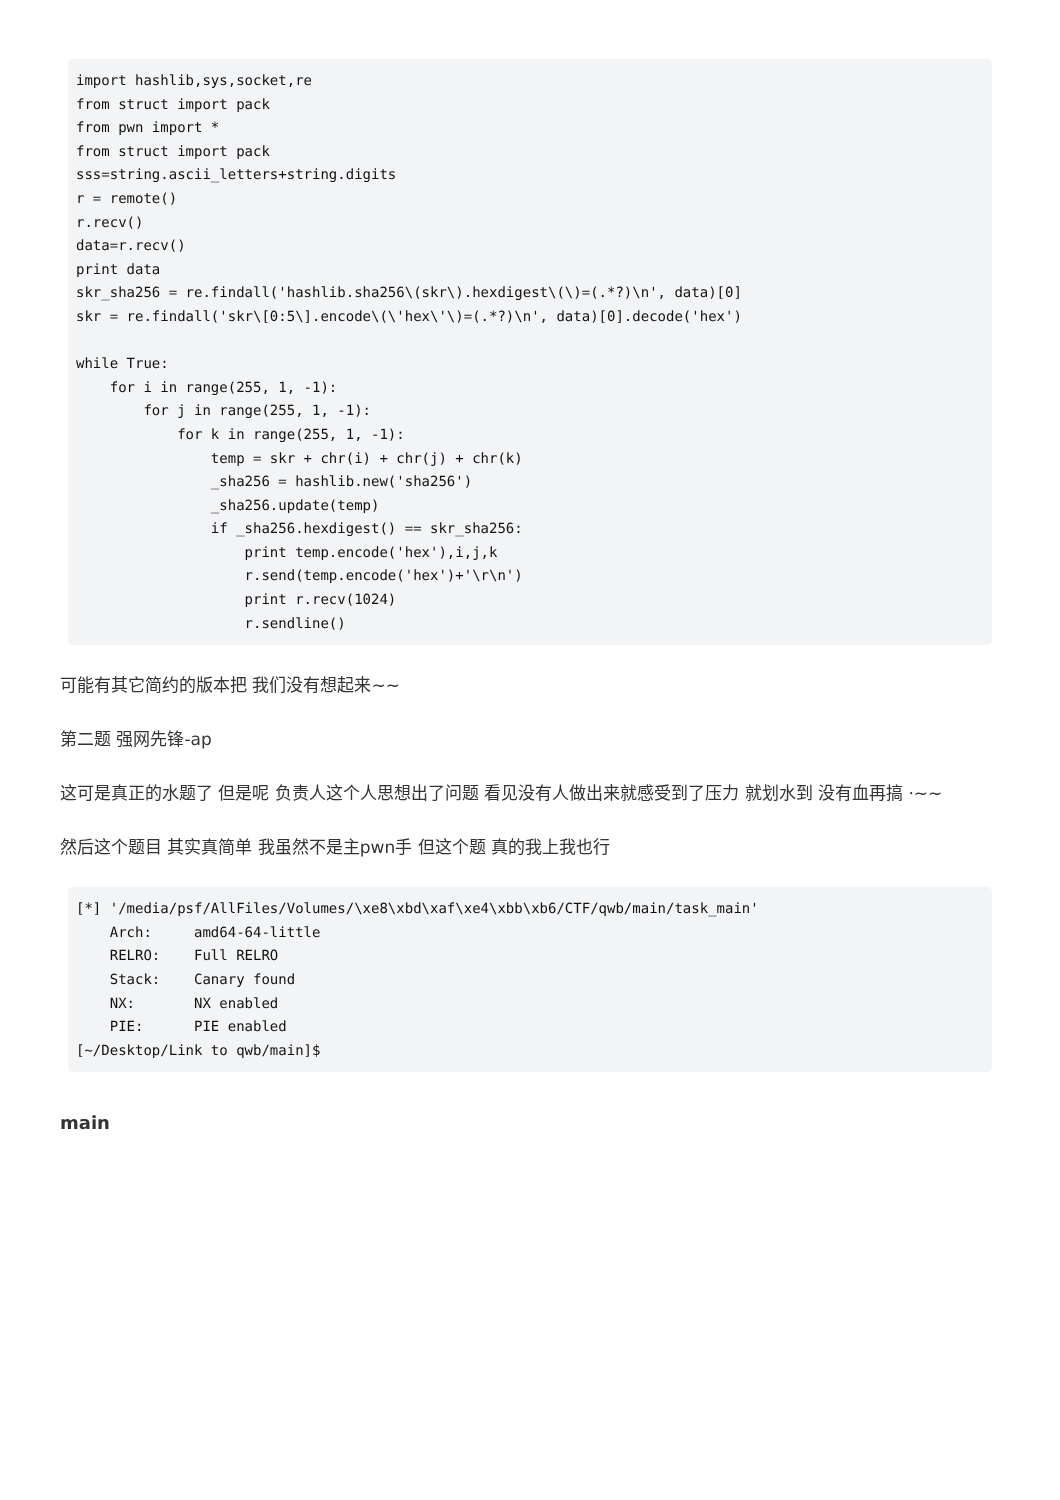import hashlib,sys,socket,re
from struct import pack
from pwn import *
from struct import pack
sss=string.ascii_letters+string.digits
r = remote()
r.recv()
data=r.recv()
print data
skr_sha256 = re.findall('hashlib.sha256\(skr\).hexdigest\(\)=(.*?)\n', data)[0]
skr = re.findall('skr\[0:5\].encode\(\'hex\'\)=(.*?)\n', data)[0].decode('hex')

while True:
    for i in range(255, 1, -1):
        for j in range(255, 1, -1):
            for k in range(255, 1, -1):
                temp = skr + chr(i) + chr(j) + chr(k)
                _sha256 = hashlib.new('sha256')
                _sha256.update(temp)
                if _sha256.hexdigest() == skr_sha256:
                    print temp.encode('hex'),i,j,k
                    r.send(temp.encode('hex')+'\r\n')
                    print r.recv(1024)
                    r.sendline()
可能有其它简约的版本把 我们没有想起来~~
第二题 强网先锋-ap
这可是真正的水题了 但是呢 负责人这个人思想出了问题 看见没有人做出来就感受到了压力 就划水到 没有血再搞 ·~~
然后这个题目 其实真简单 我虽然不是主pwn手 但这个题 真的我上我也行
[*] '/media/psf/AllFiles/Volumes/\xe8\xbd\xaf\xe4\xbb\xb6/CTF/qwb/main/task_main'
    Arch:     amd64-64-little
    RELRO:    Full RELRO
    Stack:    Canary found
    NX:       NX enabled
    PIE:      PIE enabled
[~/Desktop/Link to qwb/main]$
main